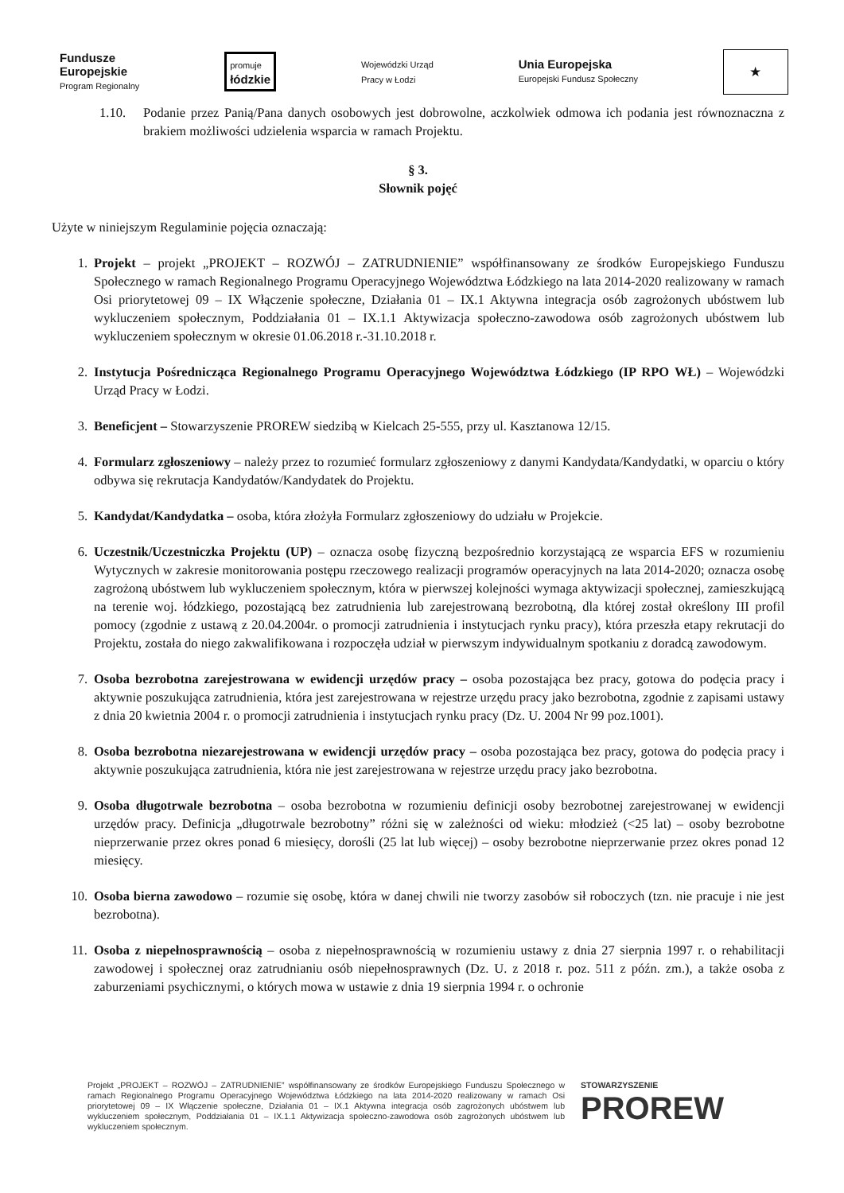Fundusze
Europejskie
Program Regionalny
promuje
łódzkie
Wojewódzki Urząd
Pracy w Łodzi
Unia Europejska
Europejski Fundusz Społeczny
★
1.10. Podanie przez Panią/Pana danych osobowych jest dobrowolne, aczkolwiek odmowa ich podania jest równoznaczna z brakiem możliwości udzielenia wsparcia w ramach Projektu.
§ 3.
Słownik pojęć
Użyte w niniejszym Regulaminie pojęcia oznaczają:
1. Projekt – projekt „PROJEKT – ROZWÓJ – ZATRUDNIENIE” współfinansowany ze środków Europejskiego Funduszu Społecznego w ramach Regionalnego Programu Operacyjnego Województwa Łódzkiego na lata 2014-2020 realizowany w ramach Osi priorytetowej 09 – IX Włączenie społeczne, Działania 01 – IX.1 Aktywna integracja osób zagrożonych ubóstwem lub wykluczeniem społecznym, Poddziałania 01 – IX.1.1 Aktywizacja społeczno-zawodowa osób zagrożonych ubóstwem lub wykluczeniem społecznym w okresie 01.06.2018 r.-31.10.2018 r.
2. Instytucja Pośrednicząca Regionalnego Programu Operacyjnego Województwa Łódzkiego (IP RPO WŁ) – Wojewódzki Urząd Pracy w Łodzi.
3. Beneficjent – Stowarzyszenie PROREW siedzibą w Kielcach 25-555, przy ul. Kasztanowa 12/15.
4. Formularz zgłoszeniowy – należy przez to rozumieć formularz zgłoszeniowy z danymi Kandydata/Kandydatki, w oparciu o który odbywa się rekrutacja Kandydatów/Kandydatek do Projektu.
5. Kandydat/Kandydatka – osoba, która złożyła Formularz zgłoszeniowy do udziału w Projekcie.
6. Uczestnik/Uczestniczka Projektu (UP) – oznacza osobę fizyczną bezpośrednio korzystającą ze wsparcia EFS w rozumieniu Wytycznych w zakresie monitorowania postępu rzeczowego realizacji programów operacyjnych na lata 2014-2020; oznacza osobę zagrożoną ubóstwem lub wykluczeniem społecznym, która w pierwszej kolejności wymaga aktywizacji społecznej, zamieszkującą na terenie woj. łódzkiego, pozostającą bez zatrudnienia lub zarejestrowaną bezrobotną, dla której został określony III profil pomocy (zgodnie z ustawą z 20.04.2004r. o promocji zatrudnienia i instytucjach rynku pracy), która przeszła etapy rekrutacji do Projektu, została do niego zakwalifikowana i rozpoczęła udział w pierwszym indywidualnym spotkaniu z doradcą zawodowym.
7. Osoba bezrobotna zarejestrowana w ewidencji urzędów pracy – osoba pozostająca bez pracy, gotowa do podęcia pracy i aktywnie poszukująca zatrudnienia, która jest zarejestrowana w rejestrze urzędu pracy jako bezrobotna, zgodnie z zapisami ustawy z dnia 20 kwietnia 2004 r. o promocji zatrudnienia i instytucjach rynku pracy (Dz. U. 2004 Nr 99 poz.1001).
8. Osoba bezrobotna niezarejestrowana w ewidencji urzędów pracy – osoba pozostająca bez pracy, gotowa do podęcia pracy i aktywnie poszukująca zatrudnienia, która nie jest zarejestrowana w rejestrze urzędu pracy jako bezrobotna.
9. Osoba długotrwale bezrobotna – osoba bezrobotna w rozumieniu definicji osoby bezrobotnej zarejestrowanej w ewidencji urzędów pracy. Definicja „długotrwale bezrobotny” różni się w zależności od wieku: młodzież (<25 lat) – osoby bezrobotne nieprzerwanie przez okres ponad 6 miesięcy, dorośli (25 lat lub więcej) – osoby bezrobotne nieprzerwanie przez okres ponad 12 miesięcy.
10. Osoba bierna zawodowo – rozumie się osobę, która w danej chwili nie tworzy zasobów sił roboczych (tzn. nie pracuje i nie jest bezrobotna).
11. Osoba z niepełnosprawnością – osoba z niepełnosprawnością w rozumieniu ustawy z dnia 27 sierpnia 1997 r. o rehabilitacji zawodowej i społecznej oraz zatrudnianiu osób niepełnosprawnych (Dz. U. z 2018 r. poz. 511 z późn. zm.), a także osoba z zaburzeniami psychicznymi, o których mowa w ustawie z dnia 19 sierpnia 1994 r. o ochronie
Projekt „PROJEKT – ROZWÓJ – ZATRUDNIENIE” współfinansowany ze środków Europejskiego Funduszu Społecznego w ramach Regionalnego Programu Operacyjnego Województwa Łódzkiego na lata 2014-2020 realizowany w ramach Osi priorytetowej 09 – IX Włączenie społeczne, Działania 01 – IX.1 Aktywna integracja osób zagrożonych ubóstwem lub wykluczeniem społecznym, Poddziałania 01 – IX.1.1 Aktywizacja społeczno-zawodowa osób zagrożonych ubóstwem lub wykluczeniem społecznym.
STOWARZYSZENIE
PROREW